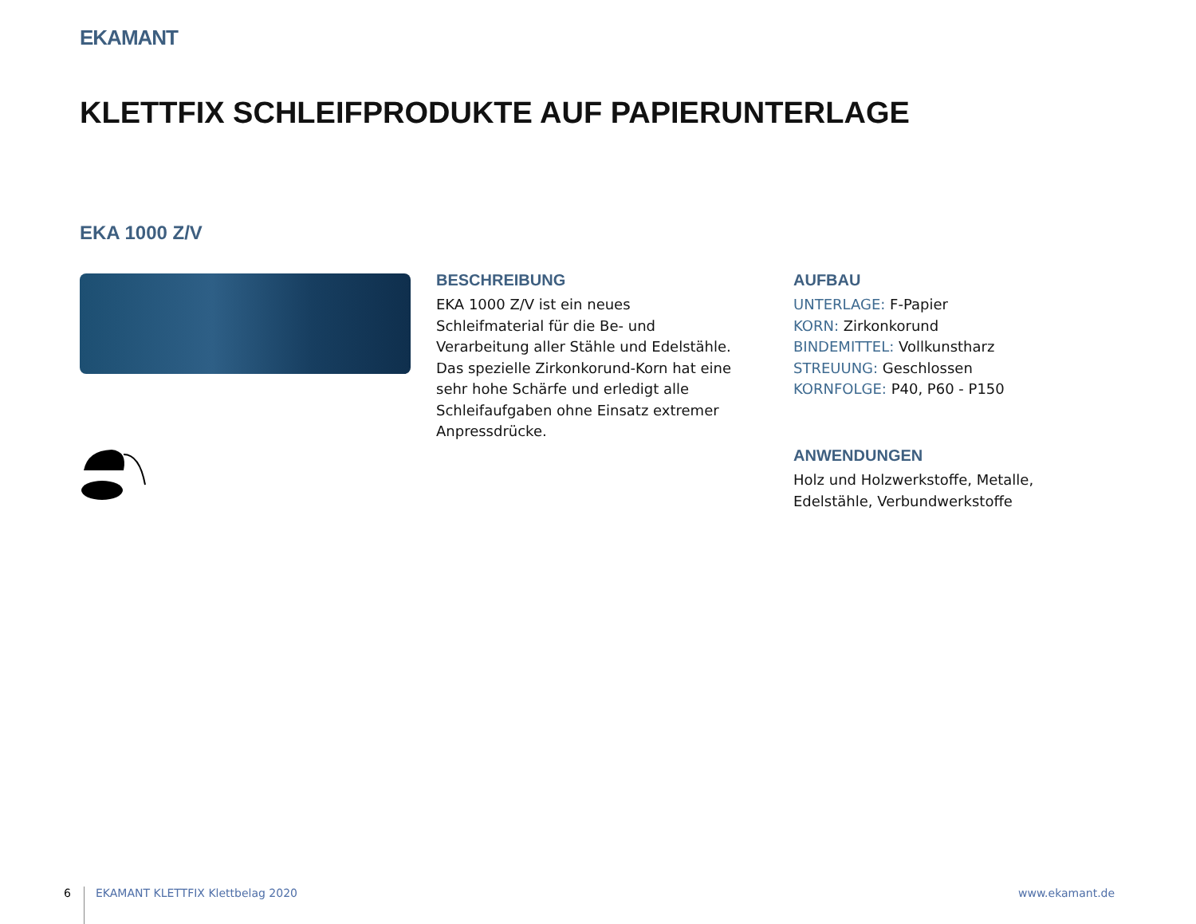EKAMANT
KLETTFIX SCHLEIFPRODUKTE AUF PAPIERUNTERLAGE
EKA 1000 Z/V
BESCHREIBUNG
EKA 1000 Z/V ist ein neues Schleifmaterial für die Be- und Verarbeitung aller Stähle und Edelstähle. Das spezielle Zirkonkorund-Korn hat eine sehr hohe Schärfe und erledigt alle Schleifaufgaben ohne Einsatz extremer Anpressdrücke.
AUFBAU
UNTERLAGE: F-Papier
KORN: Zirkonkorund
BINDEMITTEL: Vollkunstharz
STREUUNG: Geschlossen
KORNFOLGE: P40, P60 - P150
ANWENDUNGEN
Holz und Holzwerkstoffe, Metalle, Edelstähle, Verbundwerkstoffe
6
EKAMANT KLETTFIX Klettbelag 2020
www.ekamant.de